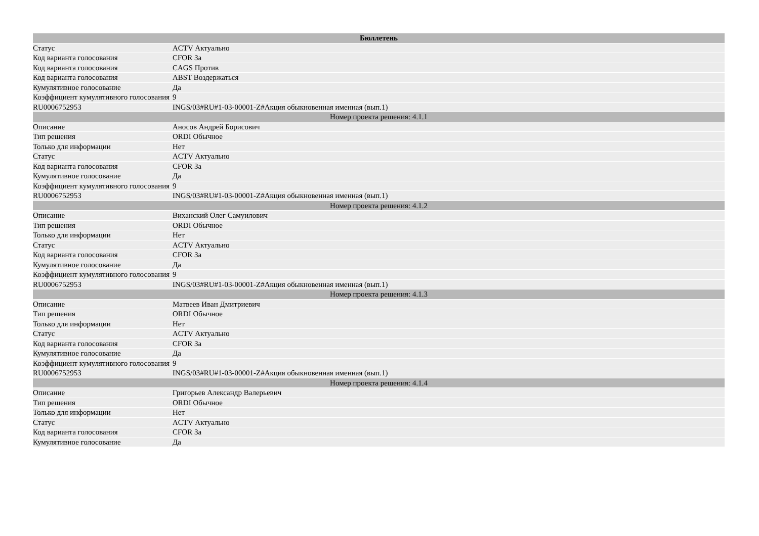| Бюллетень | |
| --- | --- |
| Статус | ACTV Актуально |
| Код варианта голосования | CFOR За |
| Код варианта голосования | CAGS Против |
| Код варианта голосования | ABST Воздержаться |
| Кумулятивное голосование | Да |
| Коэффициент кумулятивного голосования | 9 |
| RU0006752953 | INGS/03#RU#1-03-00001-Z#Акция обыкновенная именная (вып.1) |
| Номер проекта решения: 4.1.1 | |
| Описание | Аносов Андрей Борисович |
| Тип решения | ORDI Обычное |
| Только для информации | Нет |
| Статус | ACTV Актуально |
| Код варианта голосования | CFOR За |
| Кумулятивное голосование | Да |
| Коэффициент кумулятивного голосования | 9 |
| RU0006752953 | INGS/03#RU#1-03-00001-Z#Акция обыкновенная именная (вып.1) |
| Номер проекта решения: 4.1.2 | |
| Описание | Виханский Олег Самуилович |
| Тип решения | ORDI Обычное |
| Только для информации | Нет |
| Статус | ACTV Актуально |
| Код варианта голосования | CFOR За |
| Кумулятивное голосование | Да |
| Коэффициент кумулятивного голосования | 9 |
| RU0006752953 | INGS/03#RU#1-03-00001-Z#Акция обыкновенная именная (вып.1) |
| Номер проекта решения: 4.1.3 | |
| Описание | Матвеев Иван Дмитриевич |
| Тип решения | ORDI Обычное |
| Только для информации | Нет |
| Статус | ACTV Актуально |
| Код варианта голосования | CFOR За |
| Кумулятивное голосование | Да |
| Коэффициент кумулятивного голосования | 9 |
| RU0006752953 | INGS/03#RU#1-03-00001-Z#Акция обыкновенная именная (вып.1) |
| Номер проекта решения: 4.1.4 | |
| Описание | Григорьев Александр Валерьевич |
| Тип решения | ORDI Обычное |
| Только для информации | Нет |
| Статус | ACTV Актуально |
| Код варианта голосования | CFOR За |
| Кумулятивное голосование | Да |